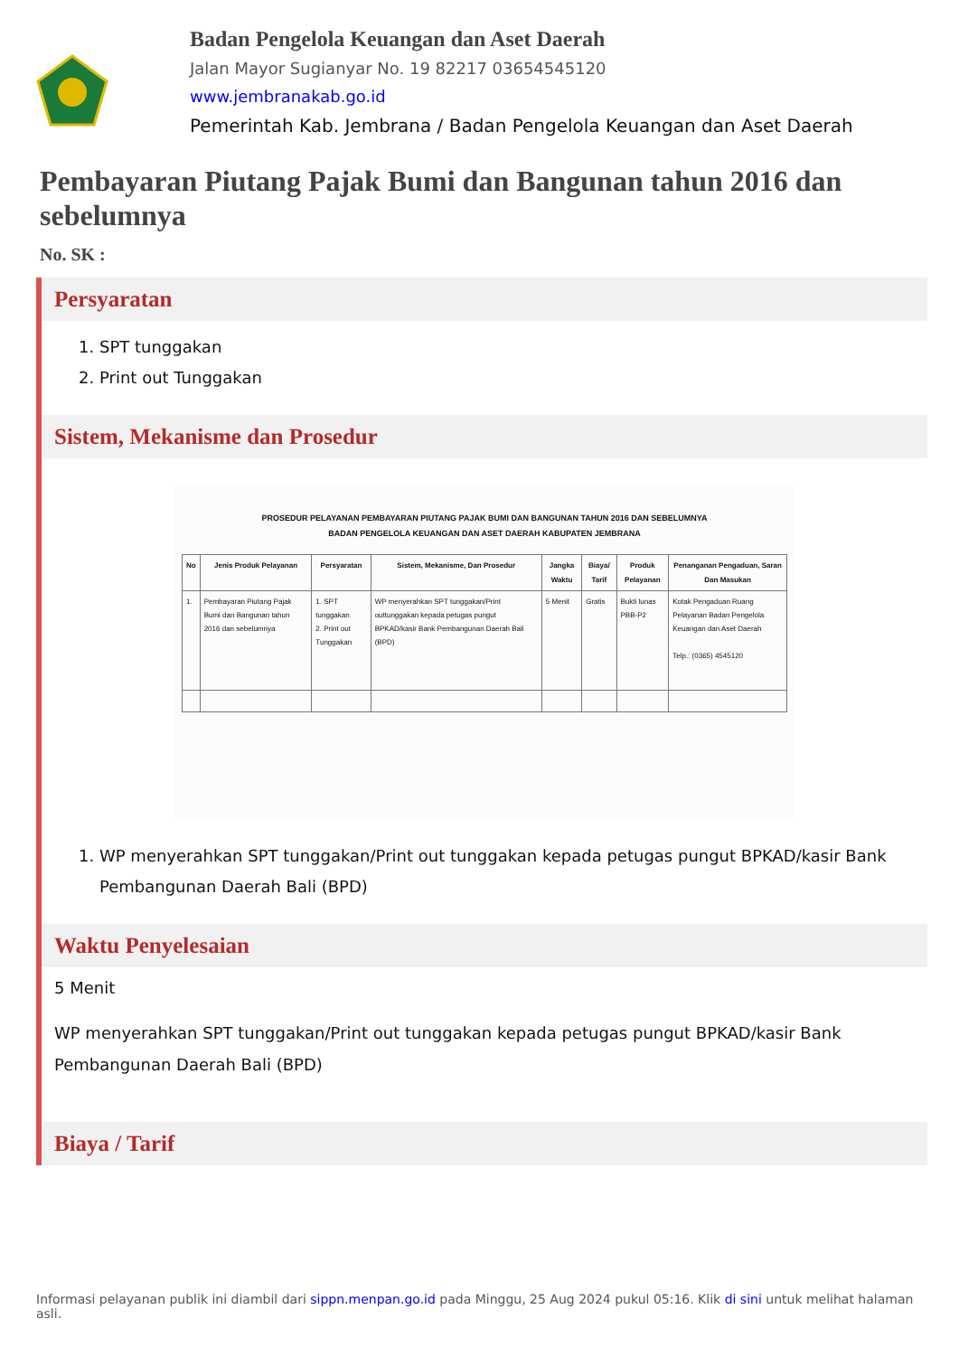Badan Pengelola Keuangan dan Aset Daerah
Jalan Mayor Sugianyar No. 19 82217 03654545120
www.jembranakab.go.id
Pemerintah Kab. Jembrana / Badan Pengelola Keuangan dan Aset Daerah
Pembayaran Piutang Pajak Bumi dan Bangunan tahun 2016 dan sebelumnya
No. SK :
Persyaratan
1. SPT tunggakan
2. Print out Tunggakan
Sistem, Mekanisme dan Prosedur
PROSEDUR PELAYANAN PEMBAYARAN PIUTANG PAJAK BUMI DAN BANGUNAN TAHUN 2016 DAN SEBELUMNYA
BADAN PENGELOLA KEUANGAN DAN ASET DAERAH KABUPATEN JEMBRANA
| No | Jenis Produk Pelayanan | Persyaratan | Sistem, Mekanisme, Dan Prosedur | Jangka Waktu | Biaya/ Tarif | Produk Pelayanan | Penanganan Pengaduan, Saran Dan Masukan |
| --- | --- | --- | --- | --- | --- | --- | --- |
| 1. | Pembayaran Piutang Pajak Bumi dan Bangunan tahun 2016 dan sebelumnya | 1. SPT tunggakan 2. Print out Tunggakan | WP menyerahkan SPT tunggakan/Print outtunggakan kepada petugas pungut BPKAD/kasir Bank Pembangunan Daerah Bali (BPD) | 5 Menit | Gratis | Bukti lunas PBB-P2 | Kotak Pengaduan Ruang Pelayanan Badan Pengelola Keuangan dan Aset Daerah Telp.: (0365) 4545120 |
1. WP menyerahkan SPT tunggakan/Print out tunggakan kepada petugas pungut BPKAD/kasir Bank Pembangunan Daerah Bali (BPD)
Waktu Penyelesaian
5 Menit
WP menyerahkan SPT tunggakan/Print out tunggakan kepada petugas pungut BPKAD/kasir Bank Pembangunan Daerah Bali (BPD)
Biaya / Tarif
Informasi pelayanan publik ini diambil dari sippn.menpan.go.id pada Minggu, 25 Aug 2024 pukul 05:16. Klik di sini untuk melihat halaman asli.